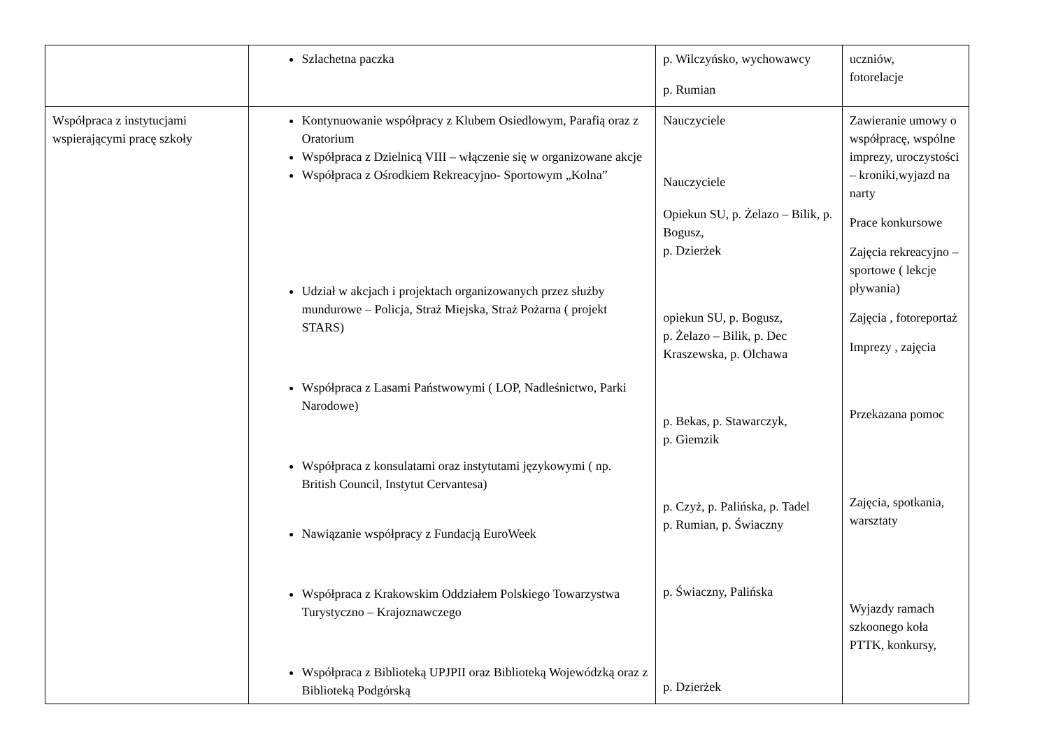| | Szlachetna paczka | p. Wilczyńsko, wychowawcy p. Rumian | uczniów, fotorelacje |
| Współpraca z instytucjami wspierającymi pracę szkoły | Kontynuowanie współpracy z Klubem Osiedlowym, Parafią oraz z Oratorium Współpraca z Dzielnicą VIII – włączenie się w organizowane akcje Współpraca z Ośrodkiem Rekreacyjno- Sportowym „Kolna” Udział w akcjach i projektach organizowanych przez służby mundurowe – Policja, Straż Miejska, Straż Pożarna ( projekt STARS) Współpraca z Lasami Państwowymi ( LOP, Nadleśnictwo, Parki Narodowe) Współpraca z konsulatami oraz instytutami językowymi ( np. British Council, Instytut Cervantesa) Nawiązanie współpracy z Fundacją EuroWeek Współpraca z Krakowskim Oddziałem Polskiego Towarzystwa Turystyczno – Krajoznawczego Współpraca z Biblioteką UPJPII oraz Biblioteką Wojewódzką oraz z Biblioteką Podgórską | Nauczyciele Nauczyciele Opiekun SU, p. Żelazo – Bilik, p. Bogusz, p. Dzierżek opiekun SU, p. Bogusz, p. Żelazo – Bilik, p. Dec Kraszewska, p. Olchawa p. Bekas, p. Stawarczyk, p. Giemzik p. Czyż, p. Palińska, p. Tadel p. Rumian, p. Świaczny p. Świaczny, Palińska p. Dzierżek | Zawieranie umowy o współpracę, wspólne imprezy, uroczystości – kroniki,wyjazd na narty Prace konkursowe Zajęcia rekreacyjno – sportowe ( lekcje pływania) Zajęcia , fotoreportaż Imprezy , zajęcia Przekazana pomoc Zajęcia, spotkania, warsztaty Wyjazdy ramach szkoonego koła PTTK, konkursy, |